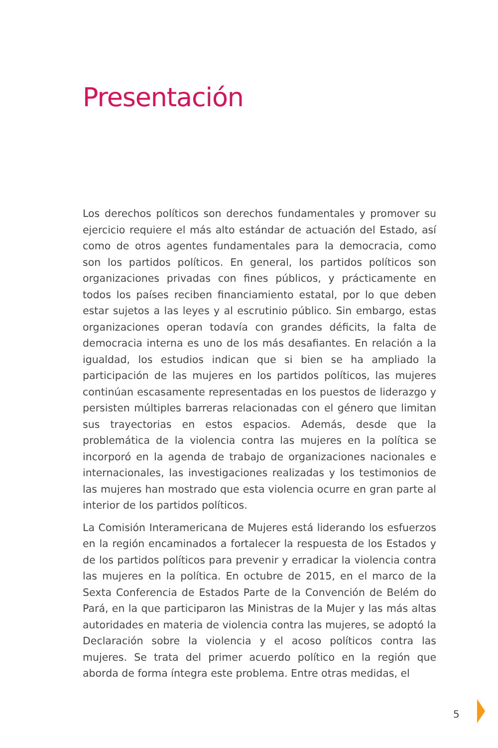Presentación
Los derechos políticos son derechos fundamentales y promover su ejercicio requiere el más alto estándar de actuación del Estado, así como de otros agentes fundamentales para la democracia, como son los partidos políticos. En general, los partidos políticos son organizaciones privadas con fines públicos, y prácticamente en todos los países reciben financiamiento estatal, por lo que deben estar sujetos a las leyes y al escrutinio público. Sin embargo, estas organizaciones operan todavía con grandes déficits, la falta de democracia interna es uno de los más desafiantes. En relación a la igualdad, los estudios indican que si bien se ha ampliado la participación de las mujeres en los partidos políticos, las mujeres continúan escasamente representadas en los puestos de liderazgo y persisten múltiples barreras relacionadas con el género que limitan sus trayectorias en estos espacios. Además, desde que la problemática de la violencia contra las mujeres en la política se incorporó en la agenda de trabajo de organizaciones nacionales e internacionales, las investigaciones realizadas y los testimonios de las mujeres han mostrado que esta violencia ocurre en gran parte al interior de los partidos políticos.
La Comisión Interamericana de Mujeres está liderando los esfuerzos en la región encaminados a fortalecer la respuesta de los Estados y de los partidos políticos para prevenir y erradicar la violencia contra las mujeres en la política. En octubre de 2015, en el marco de la Sexta Conferencia de Estados Parte de la Convención de Belém do Pará, en la que participaron las Ministras de la Mujer y las más altas autoridades en materia de violencia contra las mujeres, se adoptó la Declaración sobre la violencia y el acoso políticos contra las mujeres. Se trata del primer acuerdo político en la región que aborda de forma íntegra este problema. Entre otras medidas, el
5